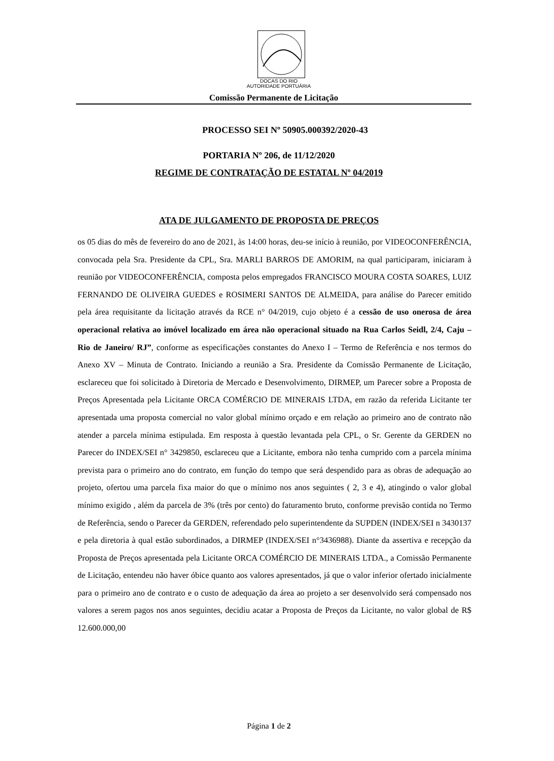DOCAS DO RIO
AUTORIDADE PORTUÁRIA
Comissão Permanente de Licitação
PROCESSO SEI Nº 50905.000392/2020-43
PORTARIA Nº 206, de 11/12/2020
REGIME DE CONTRATAÇÃO DE ESTATAL Nº 04/2019
ATA DE JULGAMENTO DE PROPOSTA DE PREÇOS
os 05 dias do mês de fevereiro do ano de 2021, às 14:00 horas, deu-se início à reunião, por VIDEOCONFERÊNCIA, convocada pela Sra. Presidente da CPL, Sra. MARLI BARROS DE AMORIM, na qual participaram, iniciaram à reunião por VIDEOCONFERÊNCIA, composta pelos empregados FRANCISCO MOURA COSTA SOARES, LUIZ FERNANDO DE OLIVEIRA GUEDES e ROSIMERI SANTOS DE ALMEIDA, para análise do Parecer emitido pela área requisitante da licitação através da RCE n° 04/2019, cujo objeto é a cessão de uso onerosa de área operacional relativa ao imóvel localizado em área não operacional situado na Rua Carlos Seidl, 2/4, Caju – Rio de Janeiro/ RJ”, conforme as especificações constantes do Anexo I – Termo de Referência e nos termos do Anexo XV – Minuta de Contrato. Iniciando a reunião a Sra. Presidente da Comissão Permanente de Licitação, esclareceu que foi solicitado à Diretoria de Mercado e Desenvolvimento, DIRMEP, um Parecer sobre a Proposta de Preços Apresentada pela Licitante ORCA COMÉRCIO DE MINERAIS LTDA, em razão da referida Licitante ter apresentada uma proposta comercial no valor global mínimo orçado e em relação ao primeiro ano de contrato não atender a parcela mínima estipulada. Em resposta à questão levantada pela CPL, o Sr. Gerente da GERDEN no Parecer do INDEX/SEI n° 3429850, esclareceu que a Licitante, embora não tenha cumprido com a parcela mínima prevista para o primeiro ano do contrato, em função do tempo que será despendido para as obras de adequação ao projeto, ofertou uma parcela fixa maior do que o mínimo nos anos seguintes ( 2, 3 e 4), atingindo o valor global mínimo exigido , além da parcela de 3% (três por cento) do faturamento bruto, conforme previsão contida no Termo de Referência, sendo o Parecer da GERDEN, referendado pelo superintendente da SUPDEN (INDEX/SEI n 3430137 e pela diretoria à qual estão subordinados, a DIRMEP (INDEX/SEI n°3436988). Diante da assertiva e recepção da Proposta de Preços apresentada pela Licitante ORCA COMÉRCIO DE MINERAIS LTDA., a Comissão Permanente de Licitação, entendeu não haver óbice quanto aos valores apresentados, já que o valor inferior ofertado inicialmente para o primeiro ano de contrato e o custo de adequação da área ao projeto a ser desenvolvido será compensado nos valores a serem pagos nos anos seguintes, decidiu acatar a Proposta de Preços da Licitante, no valor global de R$ 12.600.000,00
Página 1 de 2